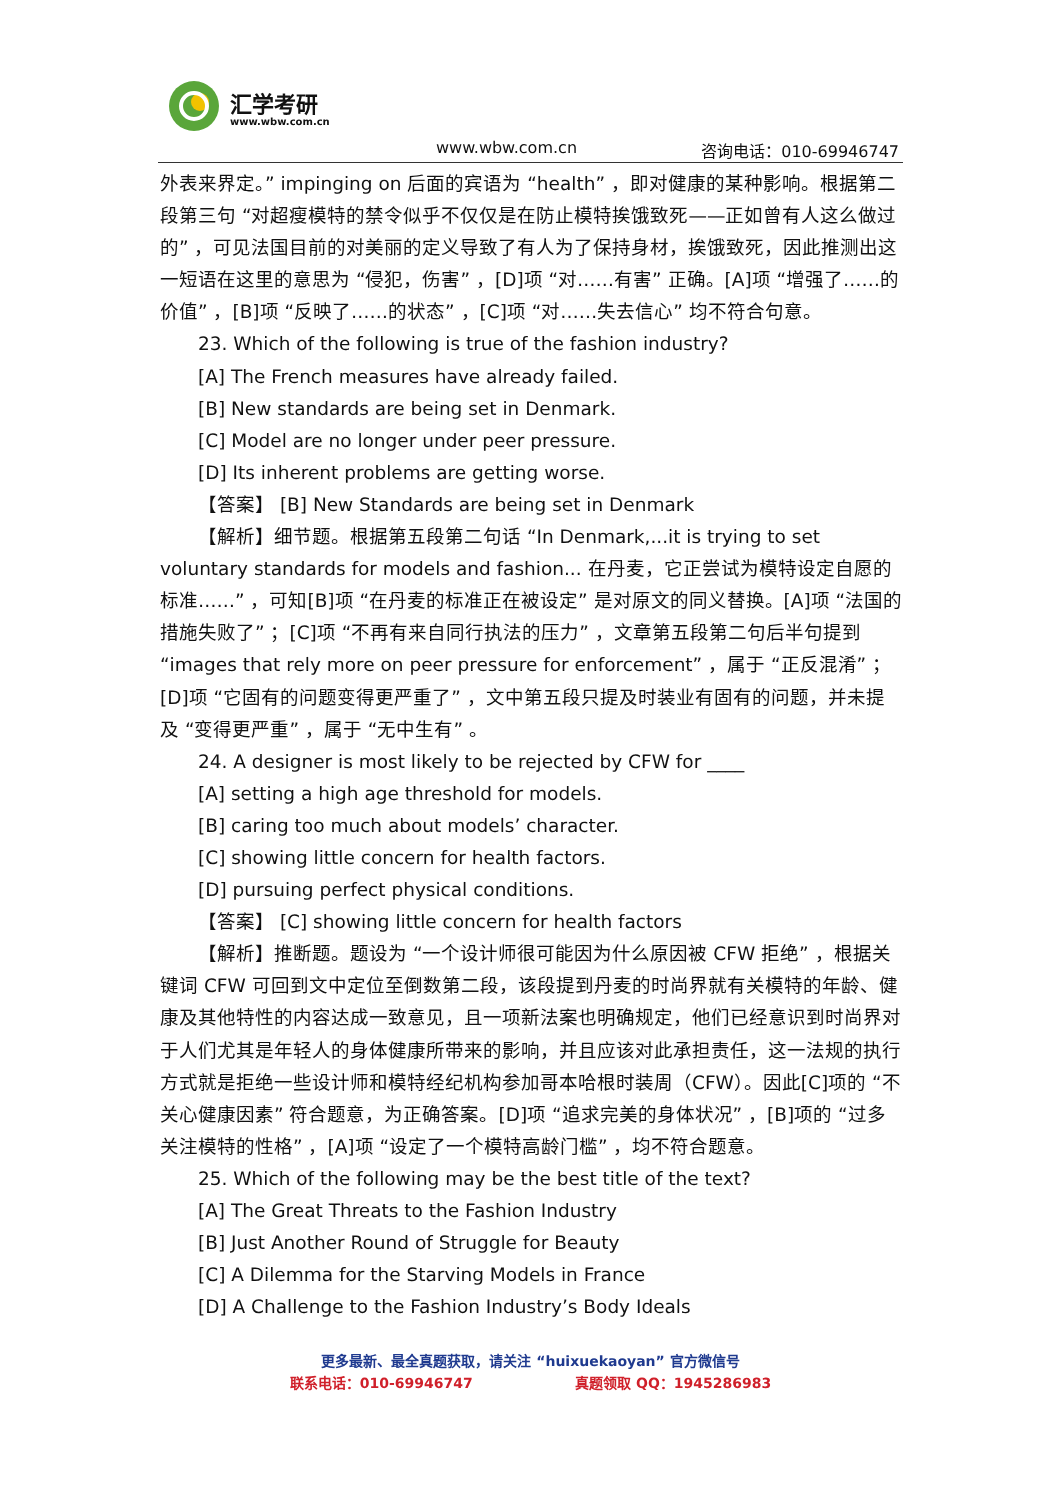汇学考研
www.wbw.com.cn
www.wbw.com.cn 咨询电话：010-69946747
外表来界定。” impinging on 后面的宾语为 “health” ，即对健康的某种影响。根据第二段第三句 “对超瘦模特的禁令似乎不仅仅是在防止模特挨饿致死——正如曾有人这么做过的” ，可见法国目前的对美丽的定义导致了有人为了保持身材，挨饿致死，因此推测出这一短语在这里的意思为 “侵犯，伤害” ，[D]项 “对……有害” 正确。[A]项 “增强了……的价值” ，[B]项 “反映了……的状态” ，[C]项 “对……失去信心” 均不符合句意。
23. Which of the following is true of the fashion industry?
[A] The French measures have already failed.
[B] New standards are being set in Denmark.
[C] Model are no longer under peer pressure.
[D] Its inherent problems are getting worse.
【答案】 [B] New Standards are being set in Denmark
【解析】细节题。根据第五段第二句话 “In Denmark,...it is trying to set voluntary standards for models and fashion... 在丹麦，它正尝试为模特设定自愿的标准……” ，可知[B]项 “在丹麦的标准正在被设定” 是对原文的同义替换。[A]项 “法国的措施失败了” ；[C]项 “不再有来自同行执法的压力” ，文章第五段第二句后半句提到 “images that rely more on peer pressure for enforcement” ，属于 “正反混淆” ；[D]项 “它固有的问题变得更严重了” ，文中第五段只提及时装业有固有的问题，并未提及 “变得更严重” ，属于 “无中生有” 。
24. A designer is most likely to be rejected by CFW for ____
[A] setting a high age threshold for models.
[B] caring too much about models’ character.
[C] showing little concern for health factors.
[D] pursuing perfect physical conditions.
【答案】 [C] showing little concern for health factors
【解析】推断题。题设为 “一个设计师很可能因为什么原因被 CFW 拒绝” ，根据关键词 CFW 可回到文中定位至倒数第二段，该段提到丹麦的时尚界就有关模特的年龄、健康及其他特性的内容达成一致意见，且一项新法案也明确规定，他们已经意识到时尚界对于人们尤其是年轻人的身体健康所带来的影响，并且应该对此承担责任，这一法规的执行方式就是拒绝一些设计师和模特经纪机构参加哥本哈根时装周（CFW）。因此[C]项的 “不关心健康因素” 符合题意，为正确答案。[D]项 “追求完美的身体状况” ，[B]项的 “过多关注模特的性格” ，[A]项 “设定了一个模特高龄门槛” ，均不符合题意。
25. Which of the following may be the best title of the text?
[A] The Great Threats to the Fashion Industry
[B] Just Another Round of Struggle for Beauty
[C] A Dilemma for the Starving Models in France
[D] A Challenge to the Fashion Industry’s Body Ideals
更多最新、最全真题获取，请关注 “huixuekaoyan” 官方微信号
联系电话：010-69946747 真题领取 QQ：1945286983